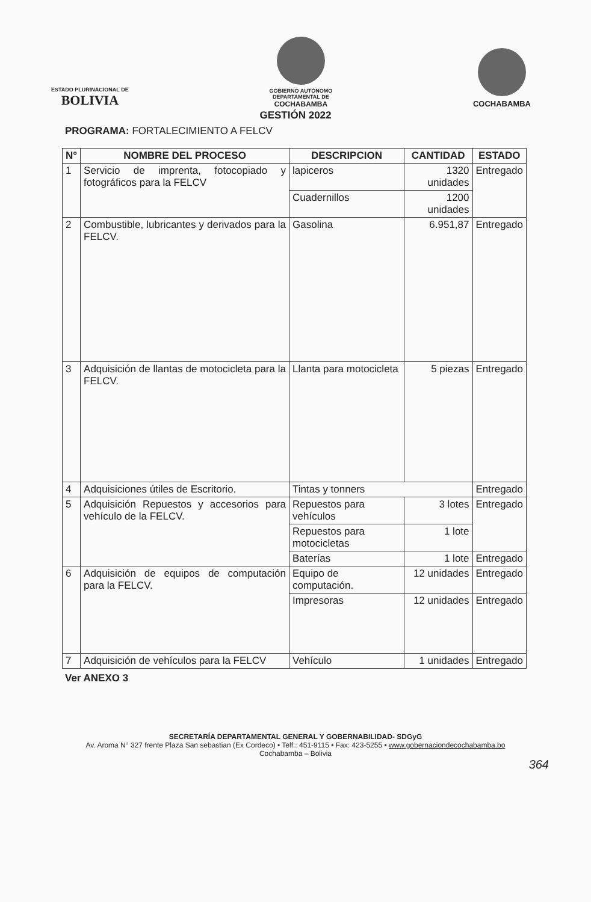ESTADO PLURINACIONAL DE
BOLIVIA
GOBIERNO AUTÓNOMO
DEPARTAMENTAL DE
COCHABAMBA
COCHABAMBA
GESTIÓN 2022
PROGRAMA: FORTALECIMIENTO A FELCV
| N° | NOMBRE DEL PROCESO | DESCRIPCION | CANTIDAD | ESTADO |
| --- | --- | --- | --- | --- |
| 1 | Servicio de imprenta, fotocopiado y fotográficos para la FELCV | lapiceros | 1320 unidades | Entregado |
| | | Cuadernillos | 1200 unidades | |
| 2 | Combustible, lubricantes y derivados para la FELCV. | Gasolina | 6.951,87 | Entregado |
| 3 | Adquisición de llantas de motocicleta para la FELCV. | Llanta para motocicleta | 5 piezas | Entregado |
| 4 | Adquisiciones útiles de Escritorio. | Tintas y tonners | | Entregado |
| 5 | Adquisición Repuestos y accesorios para vehículo de la FELCV. | Repuestos para vehículos | 3 lotes | Entregado |
| | | Repuestos para motocicletas | 1 lote | |
| | | Baterías | 1 lote | Entregado |
| 6 | Adquisición de equipos de computación para la FELCV. | Equipo de computación. | 12 unidades | Entregado |
| | | Impresoras | 12 unidades | Entregado |
| 7 | Adquisición de vehículos para la FELCV | Vehículo | 1 unidades | Entregado |
Ver ANEXO 3
SECRETARÍA DEPARTAMENTAL GENERAL Y GOBERNABILIDAD- SDGyG
Av. Aroma N° 327 frente Plaza San sebastian (Ex Cordeco) • Telf.: 451-9115 • Fax: 423-5255 • www.gobernaciondecochabamba.bo
Cochabamba – Bolivia
364